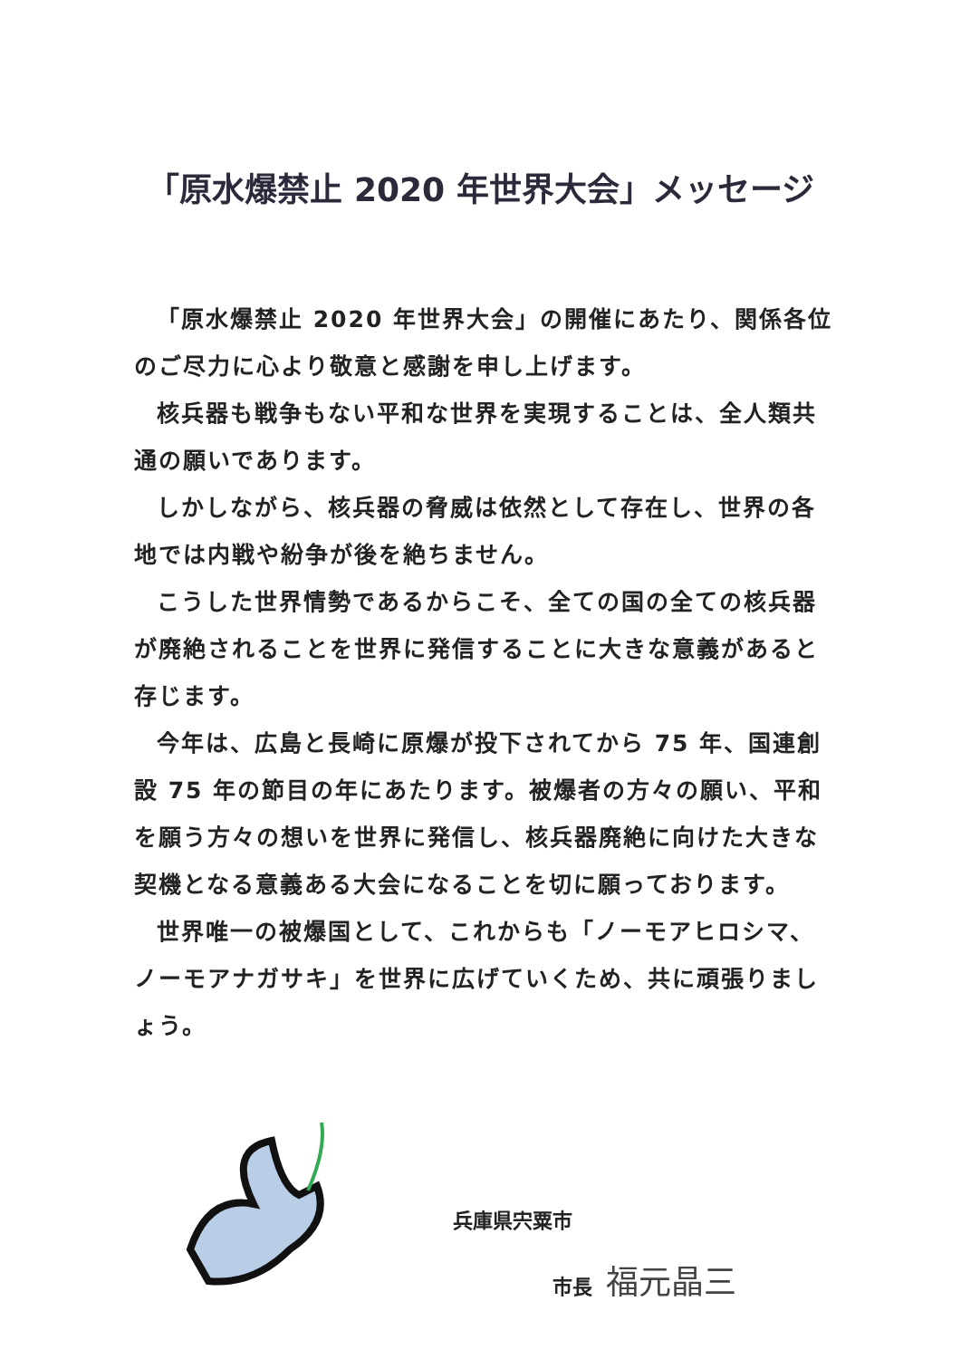「原水爆禁止 2020 年世界大会」メッセージ
「原水爆禁止 2020 年世界大会」の開催にあたり、関係各位のご尽力に心より敬意と感謝を申し上げます。
核兵器も戦争もない平和な世界を実現することは、全人類共通の願いであります。
しかしながら、核兵器の脅威は依然として存在し、世界の各地では内戦や紛争が後を絶ちません。
こうした世界情勢であるからこそ、全ての国の全ての核兵器が廃絶されることを世界に発信することに大きな意義があると存じます。
今年は、広島と長崎に原爆が投下されてから 75 年、国連創設 75 年の節目の年にあたります。被爆者の方々の願い、平和を願う方々の想いを世界に発信し、核兵器廃絶に向けた大きな契機となる意義ある大会になることを切に願っております。
世界唯一の被爆国として、これからも「ノーモアヒロシマ、ノーモアナガサキ」を世界に広げていくため、共に頑張りましょう。
兵庫県宍粟市
市長 福元晶三